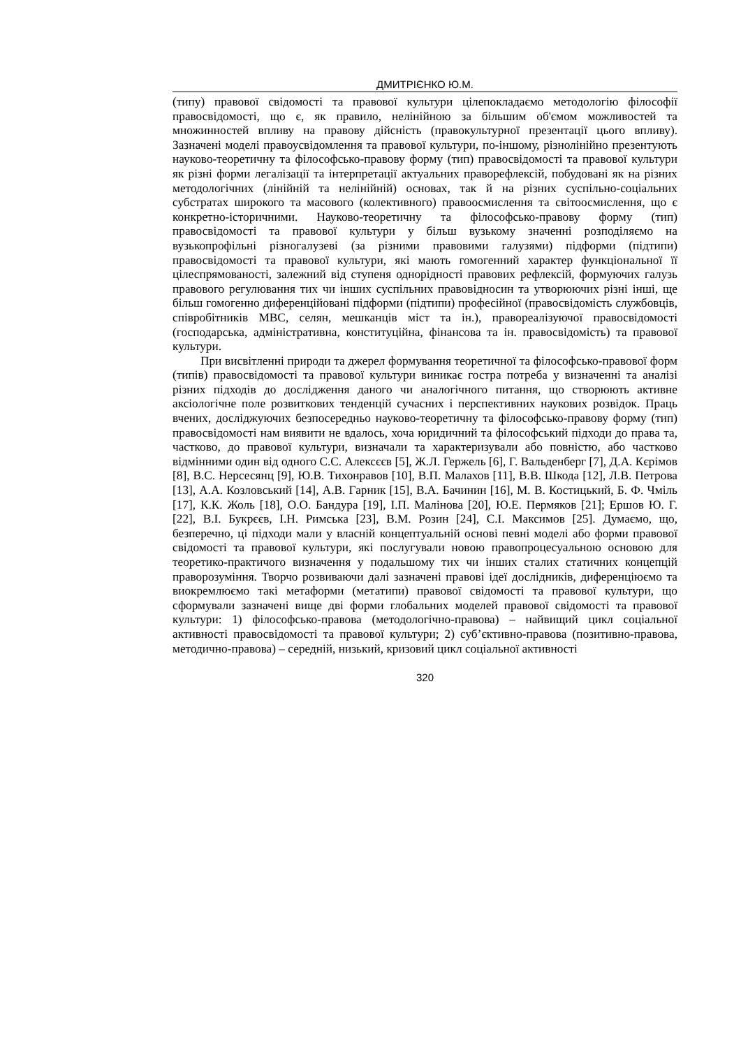ДМИТРІЄНКО Ю.М.
(типу) правової свідомості та правової культури цілепокладаємо методологію філософії правосвідомості, що є, як правило, нелінійною за більшим об'ємом можливостей та множинностей впливу на правову дійсність (правокультурної презентації цього впливу). Зазначені моделі правоусвідомлення та правової культури, по-іншому, різнолінійно презентують науково-теоретичну та філософсько-правову форму (тип) правосвідомості та правової культури як різні форми легалізації та інтерпретації актуальних праворефлексій, побудовані як на різних методологічних (лінійній та нелінійній) основах, так й на різних суспільно-соціальних субстратах широкого та масового (колективного) правоосмислення та світоосмислення, що є конкретно-історичними. Науково-теоретичну та філософсько-правову форму (тип) правосвідомості та правової культури у більш вузькому значенні розподіляємо на вузькопрофільні різногалузеві (за різними правовими галузями) підформи (підтипи) правосвідомості та правової культури, які мають гомогенний характер функціональної її цілеспрямованості, залежний від ступеня однорідності правових рефлексій, формуючих галузь правового регулювання тих чи інших суспільних правовідносин та утворюючих різні інші, ще більш гомогенно диференційовані підформи (підтипи) професійної (правосвідомість службовців, співробітників МВС, селян, мешканців міст та ін.), правореалізуючої правосвідомості (господарська, адміністративна, конституційна, фінансова та ін. правосвідомість) та правової культури.
При висвітленні природи та джерел формування теоретичної та філософсько-правової форм (типів) правосвідомості та правової культури виникає гостра потреба у визначенні та аналізі різних підходів до дослідження даного чи аналогічного питання, що створюють активне аксіологічне поле розвиткових тенденцій сучасних і перспективних наукових розвідок. Праць вчених, досліджуючих безпосередньо науково-теоретичну та філософсько-правову форму (тип) правосвідомості нам виявити не вдалось, хоча юридичний та філософський підходи до права та, частково, до правової культури, визначали та характеризували або повністю, або частково відмінними один від одного С.С. Алексєєв [5], Ж.Л. Гержель [6], Г. Вальденберг [7], Д.А. Кєрімов [8], В.С. Нерсесянц [9], Ю.В. Тихонравов [10], В.П. Малахов [11], В.В. Шкода [12], Л.В. Петрова [13], А.А. Козловський [14], А.В. Гарник [15], В.А. Бачинин [16], М. В. Костицький, Б. Ф. Чміль [17], К.К. Жоль [18], О.О. Бандура [19], І.П. Малінова [20], Ю.Е. Пермяков [21]; Ершов Ю. Г. [22], В.І. Букрєєв, І.Н. Римська [23], В.М. Розин [24], С.І. Максимов [25]. Думаємо, що, безперечно, ці підходи мали у власній концептуальній основі певні моделі або форми правової свідомості та правової культури, які послугували новою правопроцесуальною основою для теоретико-практичого визначення у подальшому тих чи інших сталих статичних концепцій праворозуміння. Творчо розвиваючи далі зазначені правові ідеї дослідників, диференціюємо та виокремлюємо такі метаформи (метатипи) правової свідомості та правової культури, що сформували зазначені вище дві форми глобальних моделей правової свідомості та правової культури: 1) філософсько-правова (методологічно-правова) – найвищий цикл соціальної активності правосвідомості та правової культури; 2) суб’єктивно-правова (позитивно-правова, методично-правова) – середній, низький, кризовий цикл соціальної активності
320